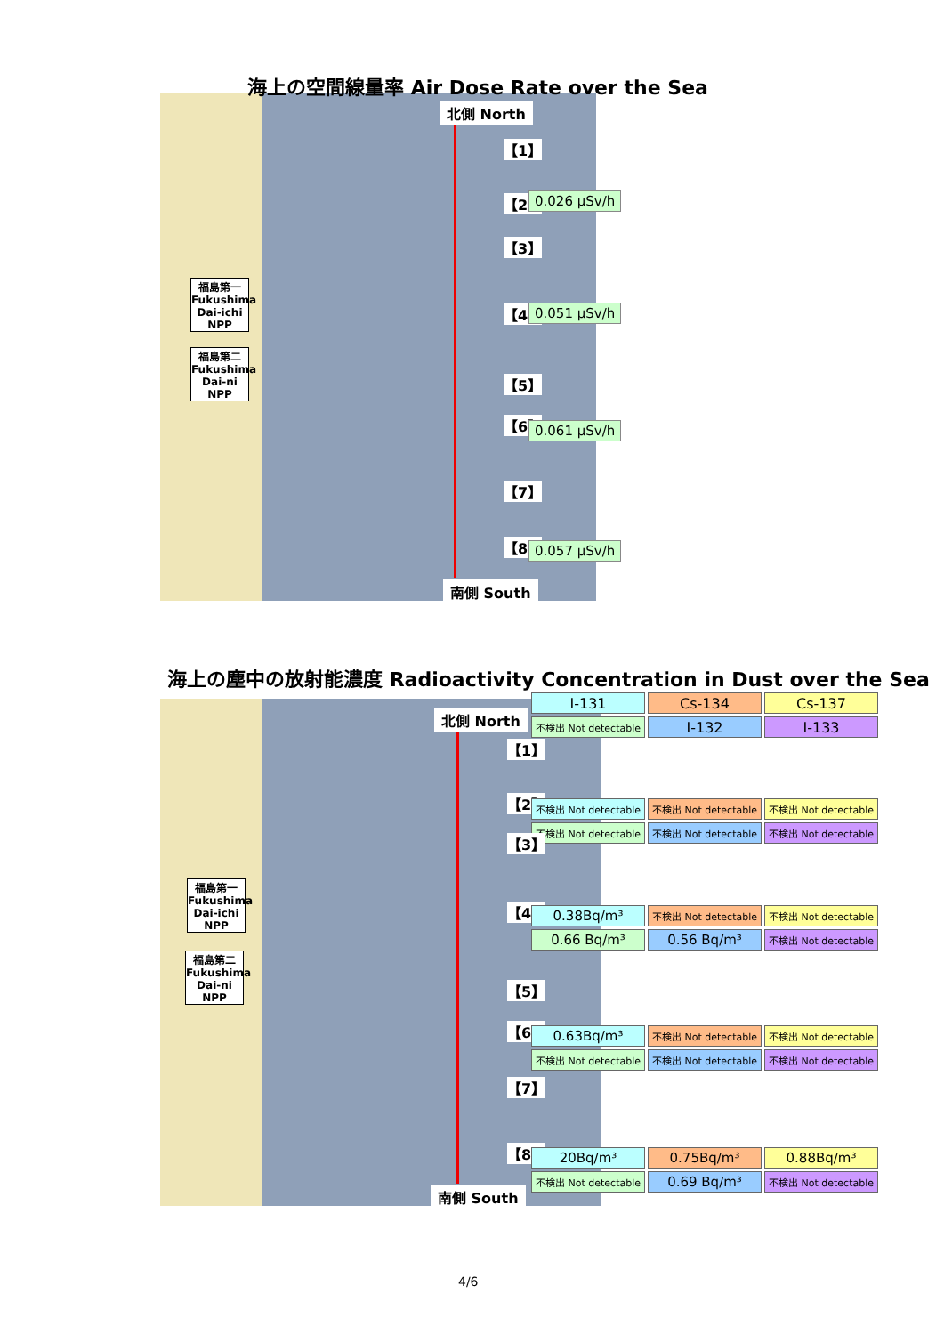海上の空間線量率 Air Dose Rate over the Sea
北側 North
福島第一 Fukushima Dai-ichi NPP
福島第二 Fukushima Dai-ni NPP
【1】
【2】 0.026 μSv/h
【3】
【4】 0.051 μSv/h
【5】
【6】 0.061 μSv/h
【7】
【8】 0.057 μSv/h
南側 South
海上の塵中の放射能濃度 Radioactivity Concentration in Dust over the Sea
北側 North
福島第一 Fukushima Dai-ichi NPP
福島第二 Fukushima Dai-ni NPP
| I-131 | Cs-134 | Cs-137 |
| 不検出 Not detectable | I-132 | I-133 |
【1】
【2】
| 不検出 Not detectable | 不検出 Not detectable | 不検出 Not detectable |
| 不検出 Not detectable | 不検出 Not detectable | 不検出 Not detectable |
【3】
【4】
| 0.38Bq/m³ | 不検出 Not detectable | 不検出 Not detectable |
| 0.66 Bq/m³ | 0.56 Bq/m³ | 不検出 Not detectable |
【5】
【6】
| 0.63Bq/m³ | 不検出 Not detectable | 不検出 Not detectable |
| 不検出 Not detectable | 不検出 Not detectable | 不検出 Not detectable |
【7】
【8】
| 20Bq/m³ | 0.75Bq/m³ | 0.88Bq/m³ |
| 不検出 Not detectable | 0.69 Bq/m³ | 不検出 Not detectable |
南側 South
4/6